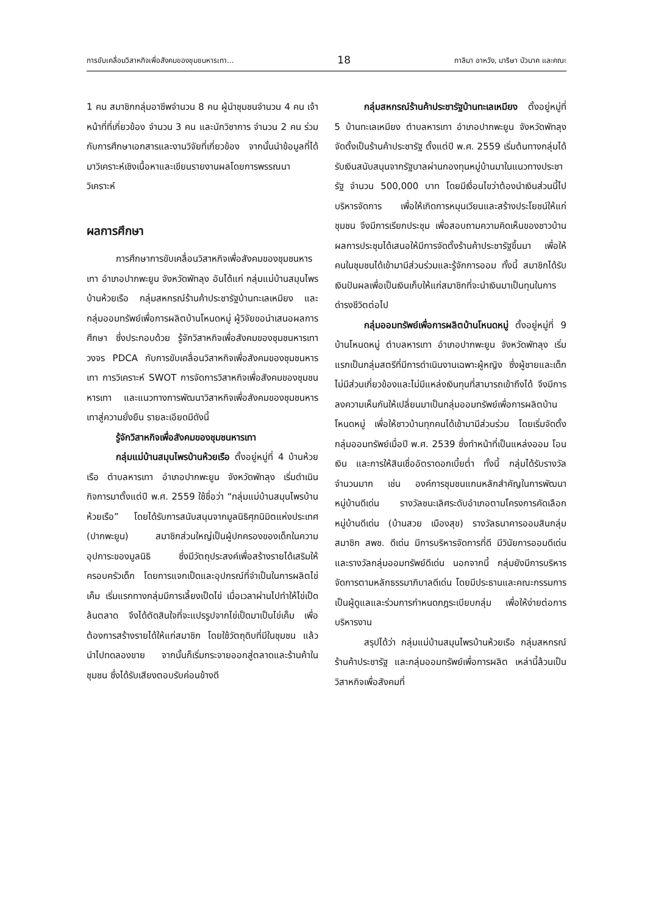การขับเคลื่อนวิสาหกิจเพื่อสังคมของชุมชนหารเทา... 18 กาลิมา อาหวัง, มาริษา บัวนาค และคณะ
1 คน สมาชิกกลุ่มอาชีพจำนวน 8 คน ผู้นำชุมชนจำนวน 4 คน เจ้าหน้าที่ที่เกี่ยวข้อง จำนวน 3 คน และนักวิชาการ จำนวน 2 คน ร่วมกับการศึกษาเอกสารและงานวิจัยที่เกี่ยวข้อง จากนั้นนำข้อมูลที่ได้มาวิเคราะห์เชิงเนื้อหาและเขียนรายงานผลโดยการพรรณนาวิเคราะห์
ผลการศึกษา
การศึกษาการขับเคลื่อนวิสาหกิจเพื่อสังคมของชุมชนหารเทา อำเภอปากพะยูน จังหวัดพัทลุง อันได้แก่ กลุ่มแม่บ้านสมุนไพรบ้านห้วยเรือ กลุ่มสหกรณ์ร้านค้าประชารัฐบ้านทะเลเหมียง และกลุ่มออมทรัพย์เพื่อการผลิตบ้านโหนดหมู่ ผู้วิจัยขอนำเสนอผลการศึกษา ซึ่งประกอบด้วย รู้จักวิสาหกิจเพื่อสังคมของชุมชนหารเทา วงจร PDCA กับการขับเคลื่อนวิสาหกิจเพื่อสังคมของชุมชนหารเทา การวิเคราะห์ SWOT การจัดการวิสาหกิจเพื่อสังคมของชุมชนหารเทา และแนวทางการพัฒนาวิสาหกิจเพื่อสังคมของชุมชนหารเทาสู่ความยั่งยืน รายละเอียดมีดังนี้
รู้จักวิสาหกิจเพื่อสังคมของชุมชนหารเทา
กลุ่มแม่บ้านสมุนไพรบ้านห้วยเรือ ตั้งอยู่หมู่ที่ 4 บ้านห้วยเรือ ตำบลหารเทา อำเภอปากพะยูน จังหวัดพัทลุง เริ่มดำเนินกิจการมาตั้งแต่ปี พ.ศ. 2559 ใช้ชื่อว่า “กลุ่มแม่บ้านสมุนไพรบ้านห้วยเรือ” โดยได้รับการสนับสนุนจากมูลนิธิศุภนิมิตแห่งประเทศ (ปากพะยูน) สมาชิกส่วนใหญ่เป็นผู้ปกครองของเด็กในความอุปการะของมูลนิธิ ซึ่งมีวัตถุประสงค์เพื่อสร้างรายได้เสริมให้ครอบครัวเด็ก โดยการแจกเป็ดและอุปกรณ์ที่จำเป็นในการผลิตไข่เค็ม เริ่มแรกทางกลุ่มมีการเลี้ยงเป็ดไข่ เมื่อเวลาผ่านไปทำให้ไข่เป็ดล้นตลาด จึงได้ตัดสินใจที่จะแปรรูปจากไข่เป็ดมาเป็นไข่เค็ม เพื่อต้องการสร้างรายได้ให้แก่สมาชิก โดยใช้วัตถุดิบที่มีในชุมชน แล้วนำไปทดลองขาย จากนั้นก็เริ่มกระจายออกสู่ตลาดและร้านค้าในชุมชน ซึ่งได้รับเสียงตอบรับค่อนข้างดี
กลุ่มสหกรณ์ร้านค้าประชารัฐบ้านทะเลเหมียง ตั้งอยู่หมู่ที่ 5 บ้านทะเลเหมียง ตำบลหารเทา อำเภอปากพะยูน จังหวัดพัทลุง จัดตั้งเป็นร้านค้าประชารัฐ ตั้งแต่ปี พ.ศ. 2559 เริ่มต้นทางกลุ่มได้รับเงินสนับสนุนจากรัฐบาลผ่านกองทุนหมู่บ้านมาในแนวทางประชารัฐ จำนวน 500,000 บาท โดยมีเงื่อนไขว่าต้องนำเงินส่วนนี้ไปบริหารจัดการ เพื่อให้เกิดการหมุนเวียนและสร้างประโยชน์ให้แก่ชุมชน จึงมีการเรียกประชุม เพื่อสอบถามความคิดเห็นของชาวบ้าน ผลการประชุมได้เสนอให้มีการจัดตั้งร้านค้าประชารัฐขึ้นมา เพื่อให้คนในชุมชนได้เข้ามามีส่วนร่วมและรู้จักการออม ทั้งนี้ สมาชิกได้รับเงินปันผลเพื่อเป็นเงินเก็บให้แก่สมาชิกที่จะนำเงินมาเป็นทุนในการดำรงชีวิตต่อไป
กลุ่มออมทรัพย์เพื่อการผลิตบ้านโหนดหมู่ ตั้งอยู่หมู่ที่ 9 บ้านโหนดหมู่ ตำบลหารเทา อำเภอปากพะยูน จังหวัดพัทลุง เริ่มแรกเป็นกลุ่มสตรีที่มีการดำเนินงานเฉพาะผู้หญิง ซึ่งผู้ชายและเด็กไม่มีส่วนเกี่ยวข้องและไม่มีแหล่งเงินทุนที่สามารถเข้าถึงได้ จึงมีการลงความเห็นกันให้เปลี่ยนมาเป็นกลุ่มออมทรัพย์เพื่อการผลิตบ้านโหนดหมู่ เพื่อให้ชาวบ้านทุกคนได้เข้ามามีส่วนร่วม โดยเริ่มจัดตั้งกลุ่มออมทรัพย์เมื่อปี พ.ศ. 2539 ซึ่งทำหน้าที่เป็นแหล่งออม โอนเงิน และการให้สินเชื่ออัตราดอกเบี้ยต่ำ ทั้งนี้ กลุ่มได้รับรางวัลจำนวนมาก เช่น องค์การชุมชนแกนหลักสำคัญในการพัฒนาหมู่บ้านดีเด่น รางวัลชนะเลิศระดับอำเภอตามโครงการคัดเลือกหมู่บ้านดีเด่น (บ้านสวย เมืองสุข) รางวัลธนาคารออมสินกลุ่มสมาชิก สพช. ดีเด่น มีการบริหารจัดการที่ดี มีวินัยการออมดีเด่น และรางวัลกลุ่มออมทรัพย์ดีเด่น นอกจากนี้ กลุ่มยังมีการบริหารจัดการตามหลักธรรมาภิบาลดีเด่น โดยมีประธานและคณะกรรมการเป็นผู้ดูแลและร่วมการกำหนดกฎระเบียบกลุ่ม เพื่อให้ง่ายต่อการบริหารงาน
สรุปได้ว่า กลุ่มแม่บ้านสมุนไพรบ้านห้วยเรือ กลุ่มสหกรณ์ร้านค้าประชารัฐ และกลุ่มออมทรัพย์เพื่อการผลิต เหล่านี้ล้วนเป็นวิสาหกิจเพื่อสังคมที่